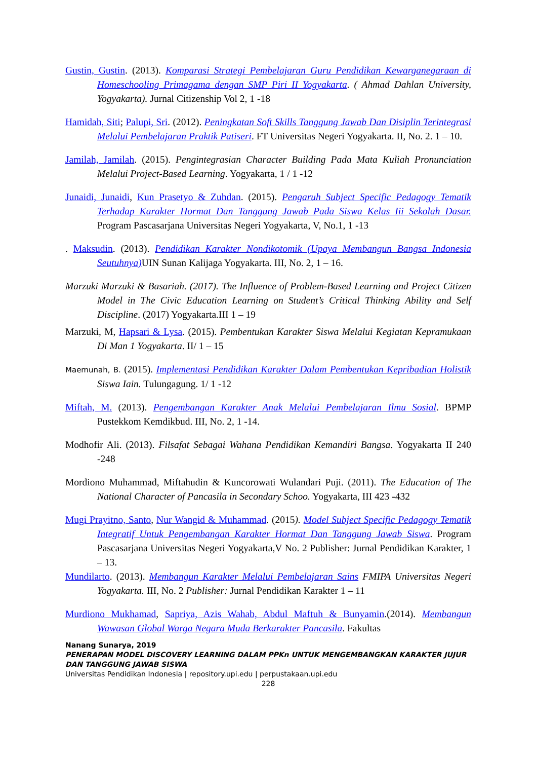Gustin, Gustin. (2013). Komparasi Strategi Pembelajaran Guru Pendidikan Kewarganegaraan di Homeschooling Primagama dengan SMP Piri II Yogyakarta. ( Ahmad Dahlan University, Yogyakarta). Jurnal Citizenship Vol 2, 1 -18
Hamidah, Siti; Palupi, Sri. (2012). Peningkatan Soft Skills Tanggung Jawab Dan Disiplin Terintegrasi Melalui Pembelajaran Praktik Patiseri. FT Universitas Negeri Yogyakarta. II, No. 2. 1 – 10.
Jamilah, Jamilah. (2015). Pengintegrasian Character Building Pada Mata Kuliah Pronunciation Melalui Project-Based Learning. Yogyakarta, 1 / 1 -12
Junaidi, Junaidi, Kun Prasetyo & Zuhdan. (2015). Pengaruh Subject Specific Pedagogy Tematik Terhadap Karakter Hormat Dan Tanggung Jawab Pada Siswa Kelas Iii Sekolah Dasar. Program Pascasarjana Universitas Negeri Yogyakarta, V, No.1, 1 -13
. Maksudin. (2013). Pendidikan Karakter Nondikotomik (Upaya Membangun Bangsa Indonesia Seutuhnya) UIN Sunan Kalijaga Yogyakarta. III, No. 2, 1 – 16.
Marzuki Marzuki & Basariah. (2017). The Influence of Problem-Based Learning and Project Citizen Model in The Civic Education Learning on Student’s Critical Thinking Ability and Self Discipline. (2017) Yogyakarta.III 1 – 19
Marzuki, M, Hapsari & Lysa. (2015). Pembentukan Karakter Siswa Melalui Kegiatan Kepramukaan Di Man 1 Yogyakarta. II/ 1 – 15
Maemunah, B. (2015). Implementasi Pendidikan Karakter Dalam Pembentukan Kepribadian Holistik Siswa Iain. Tulungagung. 1/ 1 -12
Miftah, M. (2013). Pengembangan Karakter Anak Melalui Pembelajaran Ilmu Sosial. BPMP Pustekkom Kemdikbud. III, No. 2, 1 -14.
Modhofir Ali. (2013). Filsafat Sebagai Wahana Pendidikan Kemandiri Bangsa. Yogyakarta II 240 -248
Mordiono Muhammad, Miftahudin & Kuncorowati Wulandari Puji. (2011). The Education of The National Character of Pancasila in Secondary Schoo. Yogyakarta, III 423 -432
Mugi Prayitno, Santo, Nur Wangid & Muhammad. (2015). Model Subject Specific Pedagogy Tematik Integratif Untuk Pengembangan Karakter Hormat Dan Tanggung Jawab Siswa. Program Pascasarjana Universitas Negeri Yogyakarta,V No. 2 Publisher: Jurnal Pendidikan Karakter, 1 – 13.
Mundilarto. (2013). Membangun Karakter Melalui Pembelajaran Sains FMIPA Universitas Negeri Yogyakarta. III, No. 2 Publisher: Jurnal Pendidikan Karakter 1 – 11
Murdiono Mukhamad, Sapriya, Azis Wahab, Abdul Maftuh & Bunyamin.(2014). Membangun Wawasan Global Warga Negara Muda Berkarakter Pancasila. Fakultas
Nanang Sunarya, 2019
PENERAPAN MODEL DISCOVERY LEARNING DALAM PPKn UNTUK MENGEMBANGKAN KARAKTER JUJUR DAN TANGGUNG JAWAB SISWA
Universitas Pendidikan Indonesia | repository.upi.edu | perpustakaan.upi.edu
228